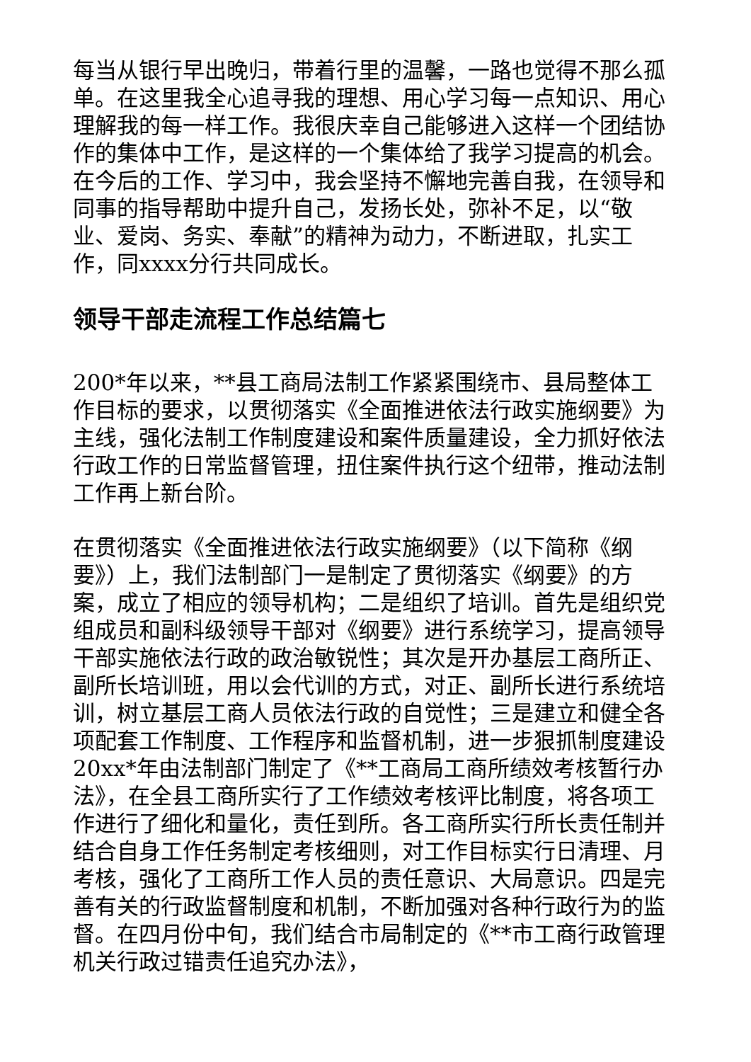每当从银行早出晚归，带着行里的温馨，一路也觉得不那么孤单。在这里我全心追寻我的理想、用心学习每一点知识、用心理解我的每一样工作。我很庆幸自己能够进入这样一个团结协作的集体中工作，是这样的一个集体给了我学习提高的机会。在今后的工作、学习中，我会坚持不懈地完善自我，在领导和同事的指导帮助中提升自己，发扬长处，弥补不足，以“敬业、爱岗、务实、奉献”的精神为动力，不断进取，扎实工作，同xxxx分行共同成长。
领导干部走流程工作总结篇七
200*年以来，**县工商局法制工作紧紧围绕市、县局整体工作目标的要求，以贯彻落实《全面推进依法行政实施纲要》为主线，强化法制工作制度建设和案件质量建设，全力抓好依法行政工作的日常监督管理，扭住案件执行这个纽带，推动法制工作再上新台阶。
在贯彻落实《全面推进依法行政实施纲要》（以下简称《纲要》）上，我们法制部门一是制定了贯彻落实《纲要》的方案，成立了相应的领导机构；二是组织了培训。首先是组织党组成员和副科级领导干部对《纲要》进行系统学习，提高领导干部实施依法行政的政治敏锐性；其次是开办基层工商所正、副所长培训班，用以会代训的方式，对正、副所长进行系统培训，树立基层工商人员依法行政的自觉性；三是建立和健全各项配套工作制度、工作程序和监督机制，进一步狠抓制度建设20xx*年由法制部门制定了《**工商局工商所绩效考核暂行办法》，在全县工商所实行了工作绩效考核评比制度，将各项工作进行了细化和量化，责任到所。各工商所实行所长责任制并结合自身工作任务制定考核细则，对工作目标实行日清理、月考核，强化了工商所工作人员的责任意识、大局意识。四是完善有关的行政监督制度和机制，不断加强对各种行政行为的监督。在四月份中旬，我们结合市局制定的《**市工商行政管理机关行政过错责任追究办法》，